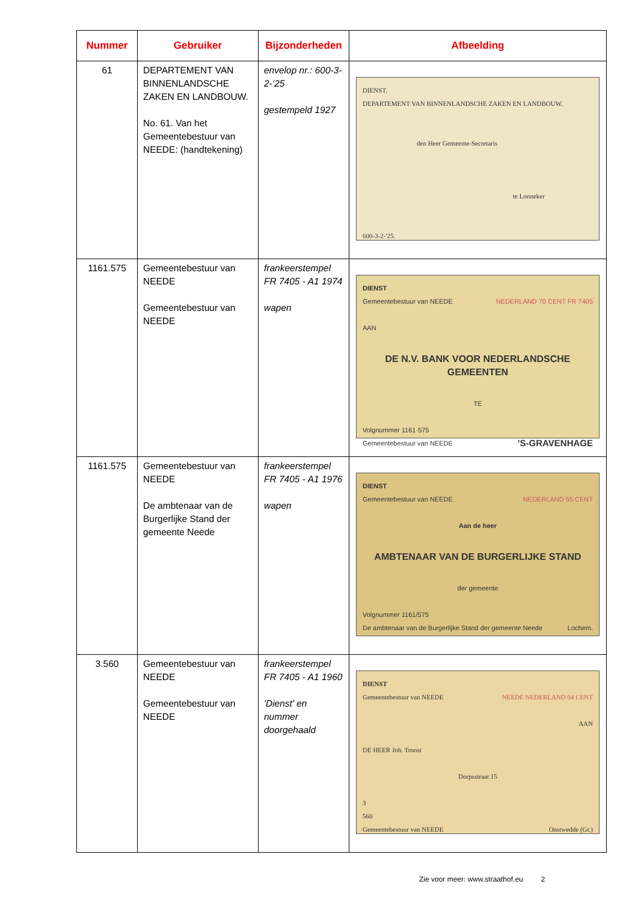| Nummer | Gebruiker | Bijzonderheden | Afbeelding |
| --- | --- | --- | --- |
| 61 | DEPARTEMENT VAN BINNENLANDSCHE ZAKEN EN LANDBOUW. No. 61. Van het Gemeentebestuur van NEEDE: (handtekening) | envelop nr.: 600-3-2-‘25 gestempeld 1927 | DIENST. DEPARTEMENT VAN BINNENLANDSCHE ZAKEN EN LANDBOUW. den Heer Gemeente-Secretaris te Lonneker 600-3-2-'25. |
| 1161.575 | Gemeentebestuur van NEEDE Gemeentebestuur van NEEDE | frankeerstempel FR 7405 - A1 1974 wapen | DIENST Gemeentebestuur van NEEDE NEDERLAND 70 CENT FR 7405 AAN DE N.V. BANK VOOR NEDERLANDSCHE GEMEENTEN TE Volgnummer 1161·575 Gemeentebestuur van NEEDE ’S-GRAVENHAGE |
| 1161.575 | Gemeentebestuur van NEEDE De ambtenaar van de Burgerlijke Stand der gemeente Neede | frankeerstempel FR 7405 - A1 1976 wapen | DIENST Gemeentebestuur van NEEDE NEDERLAND 55 CENT Aan de heer AMBTENAAR VAN DE BURGERLIJKE STAND der gemeente Volgnummer 1161/575 De ambtenaar van de Burgerlijke Stand der gemeente Neede Lochem. |
| 3.560 | Gemeentebestuur van NEEDE Gemeentebestuur van NEEDE | frankeerstempel FR 7405 - A1 1960 'Dienst' en nummer doorgehaald | DIENST Gemeentebestuur van NEEDE NEEDE NEDERLAND 04 CENT AAN DE HEER Joh. Troost Dorpsstraat 15 3 560 Gemeentebestuur van NEEDE Onstwedde (Gr.) |
Zie voor meer: www.straathof.eu 2